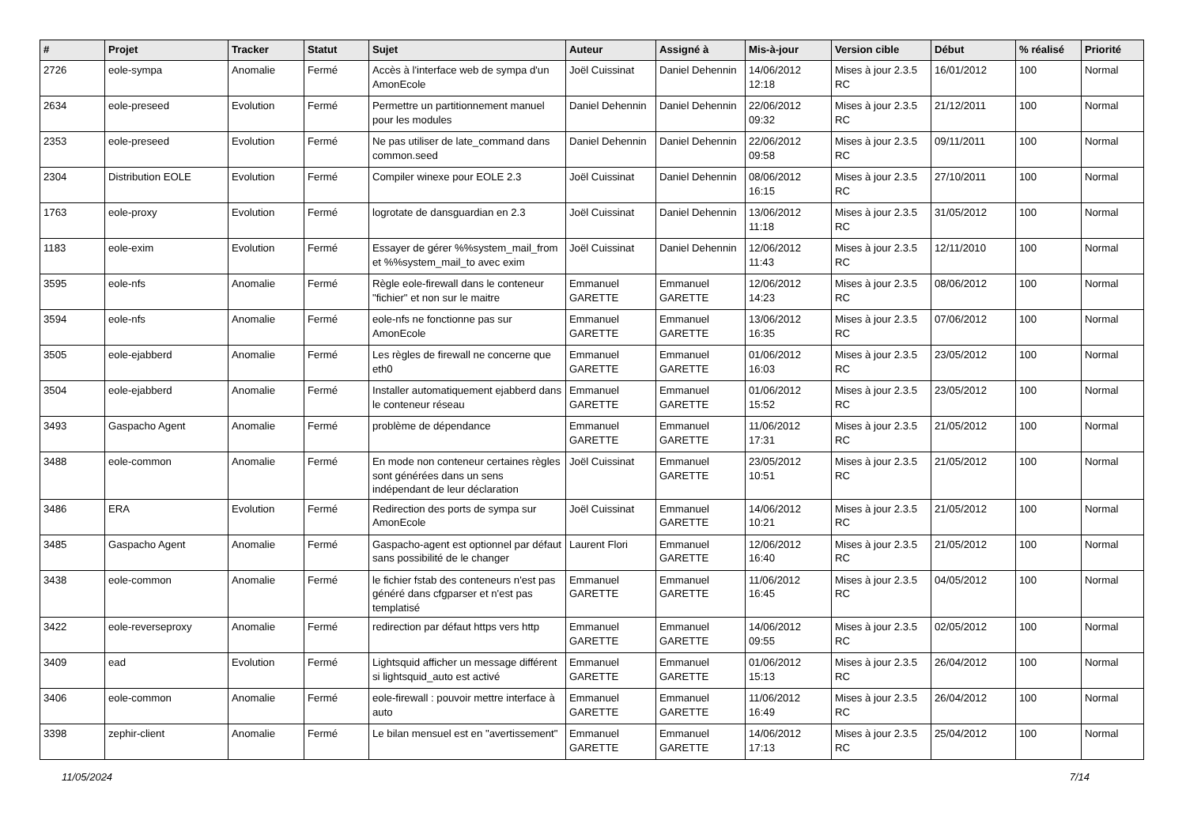| # | Projet | Tracker | Statut | Sujet | Auteur | Assigné à | Mis-à-jour | Version cible | Début | % réalisé | Priorité |
| --- | --- | --- | --- | --- | --- | --- | --- | --- | --- | --- | --- |
| 2726 | eole-sympa | Anomalie | Fermé | Accès à l'interface web de sympa d'un AmonEcole | Joël Cuissinat | Daniel Dehennin | 14/06/2012 12:18 | Mises à jour 2.3.5 RC | 16/01/2012 | 100 | Normal |
| 2634 | eole-preseed | Evolution | Fermé | Permettre un partitionnement manuel pour les modules | Daniel Dehennin | Daniel Dehennin | 22/06/2012 09:32 | Mises à jour 2.3.5 RC | 21/12/2011 | 100 | Normal |
| 2353 | eole-preseed | Evolution | Fermé | Ne pas utiliser de late_command dans common.seed | Daniel Dehennin | Daniel Dehennin | 22/06/2012 09:58 | Mises à jour 2.3.5 RC | 09/11/2011 | 100 | Normal |
| 2304 | Distribution EOLE | Evolution | Fermé | Compiler winexe pour EOLE 2.3 | Joël Cuissinat | Daniel Dehennin | 08/06/2012 16:15 | Mises à jour 2.3.5 RC | 27/10/2011 | 100 | Normal |
| 1763 | eole-proxy | Evolution | Fermé | logrotate de dansguardian en 2.3 | Joël Cuissinat | Daniel Dehennin | 13/06/2012 11:18 | Mises à jour 2.3.5 RC | 31/05/2012 | 100 | Normal |
| 1183 | eole-exim | Evolution | Fermé | Essayer de gérer %%system_mail_from et %%system_mail_to avec exim | Joël Cuissinat | Daniel Dehennin | 12/06/2012 11:43 | Mises à jour 2.3.5 RC | 12/11/2010 | 100 | Normal |
| 3595 | eole-nfs | Anomalie | Fermé | Règle eole-firewall dans le conteneur "fichier" et non sur le maitre | Emmanuel GARETTE | Emmanuel GARETTE | 12/06/2012 14:23 | Mises à jour 2.3.5 RC | 08/06/2012 | 100 | Normal |
| 3594 | eole-nfs | Anomalie | Fermé | eole-nfs ne fonctionne pas sur AmonEcole | Emmanuel GARETTE | Emmanuel GARETTE | 13/06/2012 16:35 | Mises à jour 2.3.5 RC | 07/06/2012 | 100 | Normal |
| 3505 | eole-ejabberd | Anomalie | Fermé | Les règles de firewall ne concerne que eth0 | Emmanuel GARETTE | Emmanuel GARETTE | 01/06/2012 16:03 | Mises à jour 2.3.5 RC | 23/05/2012 | 100 | Normal |
| 3504 | eole-ejabberd | Anomalie | Fermé | Installer automatiquement ejabberd dans le conteneur réseau | Emmanuel GARETTE | Emmanuel GARETTE | 01/06/2012 15:52 | Mises à jour 2.3.5 RC | 23/05/2012 | 100 | Normal |
| 3493 | Gaspacho Agent | Anomalie | Fermé | problème de dépendance | Emmanuel GARETTE | Emmanuel GARETTE | 11/06/2012 17:31 | Mises à jour 2.3.5 RC | 21/05/2012 | 100 | Normal |
| 3488 | eole-common | Anomalie | Fermé | En mode non conteneur certaines règles sont générées dans un sens indépendant de leur déclaration | Joël Cuissinat | Emmanuel GARETTE | 23/05/2012 10:51 | Mises à jour 2.3.5 RC | 21/05/2012 | 100 | Normal |
| 3486 | ERA | Evolution | Fermé | Redirection des ports de sympa sur AmonEcole | Joël Cuissinat | Emmanuel GARETTE | 14/06/2012 10:21 | Mises à jour 2.3.5 RC | 21/05/2012 | 100 | Normal |
| 3485 | Gaspacho Agent | Anomalie | Fermé | Gaspacho-agent est optionnel par défaut sans possibilité de le changer | Laurent Flori | Emmanuel GARETTE | 12/06/2012 16:40 | Mises à jour 2.3.5 RC | 21/05/2012 | 100 | Normal |
| 3438 | eole-common | Anomalie | Fermé | le fichier fstab des conteneurs n'est pas généré dans cfgparser et n'est pas templatisé | Emmanuel GARETTE | Emmanuel GARETTE | 11/06/2012 16:45 | Mises à jour 2.3.5 RC | 04/05/2012 | 100 | Normal |
| 3422 | eole-reverseproxy | Anomalie | Fermé | redirection par défaut https vers http | Emmanuel GARETTE | Emmanuel GARETTE | 14/06/2012 09:55 | Mises à jour 2.3.5 RC | 02/05/2012 | 100 | Normal |
| 3409 | ead | Evolution | Fermé | Lightsquid afficher un message différent si lightsquid_auto est activé | Emmanuel GARETTE | Emmanuel GARETTE | 01/06/2012 15:13 | Mises à jour 2.3.5 RC | 26/04/2012 | 100 | Normal |
| 3406 | eole-common | Anomalie | Fermé | eole-firewall : pouvoir mettre interface à auto | Emmanuel GARETTE | Emmanuel GARETTE | 11/06/2012 16:49 | Mises à jour 2.3.5 RC | 26/04/2012 | 100 | Normal |
| 3398 | zephir-client | Anomalie | Fermé | Le bilan mensuel est en "avertissement" | Emmanuel GARETTE | Emmanuel GARETTE | 14/06/2012 17:13 | Mises à jour 2.3.5 RC | 25/04/2012 | 100 | Normal |
11/05/2024 7/14